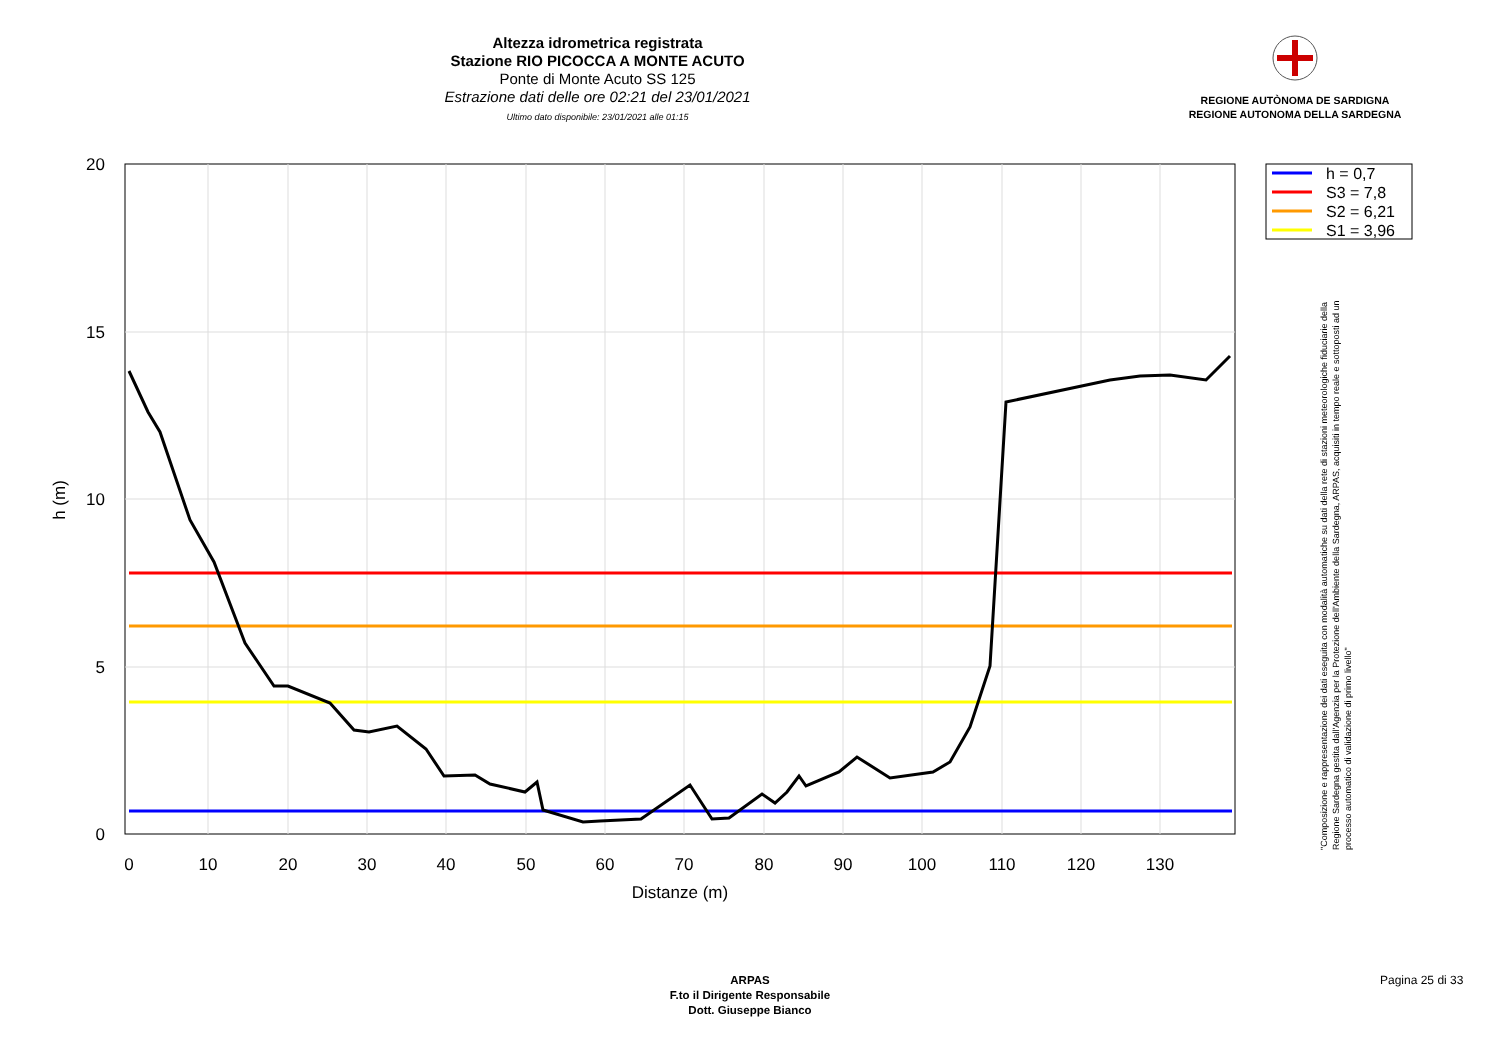Altezza idrometrica registrata
Stazione RIO PICOCCA A MONTE ACUTO
Ponte di Monte Acuto SS 125
Estrazione dati delle ore 02:21 del 23/01/2021
Ultimo dato disponibile: 23/01/2021 alle 01:15
REGIONE AUTÒNOMA DE SARDIGNA
REGIONE AUTONOMA DELLA SARDEGNA
0
10
20
30
40
50
60
70
80
90
100
110
120
130
Distanze (m)
20
15
10
5
0
h (m)
h = 0,7
S3 = 7,8
S2 = 6,21
S1 = 3,96
"Composizione e rappresentazione dei dati eseguita con modalità automatiche su dati della rete di stazioni meteorologiche fiduciarie della Regione Sardegna gestita dall'Agenzia per la Protezione dell'Ambiente della Sardegna, ARPAS, acquisiti in tempo reale e sottoposti ad un processo automatico di validazione di primo livello"
ARPAS
F.to il Dirigente Responsabile
Dott. Giuseppe Bianco
Pagina 25 di 33